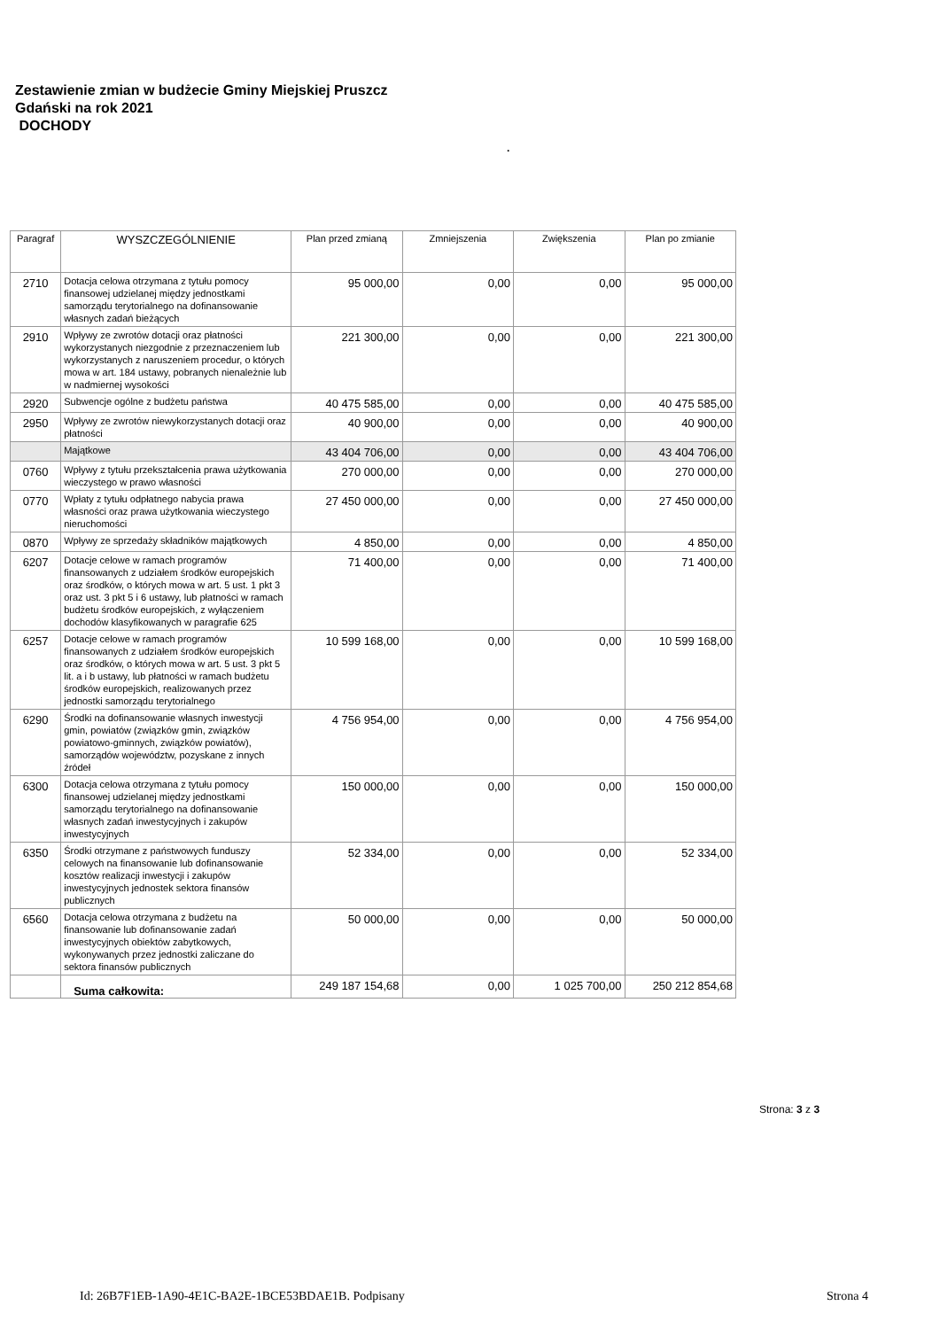Zestawienie zmian w budżecie Gminy Miejskiej Pruszcz
Gdański na rok 2021
DOCHODY
.
| Paragraf | WYSZCZEGÓLNIENIE | Plan przed zmianą | Zmniejszenia | Zwiększenia | Plan po zmianie |
| --- | --- | --- | --- | --- | --- |
| 2710 | Dotacja celowa otrzymana z tytułu pomocy finansowej udzielanej między jednostkami samorządu terytorialnego na dofinansowanie własnych zadań bieżących | 95 000,00 | 0,00 | 0,00 | 95 000,00 |
| 2910 | Wpływy ze zwrotów dotacji oraz płatności wykorzystanych niezgodnie z przeznaczeniem lub wykorzystanych z naruszeniem procedur, o których mowa w art. 184 ustawy, pobranych nienależnie lub w nadmiernej wysokości | 221 300,00 | 0,00 | 0,00 | 221 300,00 |
| 2920 | Subwencje ogólne z budżetu państwa | 40 475 585,00 | 0,00 | 0,00 | 40 475 585,00 |
| 2950 | Wpływy ze zwrotów niewykorzystanych dotacji oraz płatności | 40 900,00 | 0,00 | 0,00 | 40 900,00 |
| | Majątkowe | 43 404 706,00 | 0,00 | 0,00 | 43 404 706,00 |
| 0760 | Wpływy z tytułu przekształcenia prawa użytkowania wieczystego w prawo własności | 270 000,00 | 0,00 | 0,00 | 270 000,00 |
| 0770 | Wpłaty z tytułu odpłatnego nabycia prawa własności oraz prawa użytkowania wieczystego nieruchomości | 27 450 000,00 | 0,00 | 0,00 | 27 450 000,00 |
| 0870 | Wpływy ze sprzedaży składników majątkowych | 4 850,00 | 0,00 | 0,00 | 4 850,00 |
| 6207 | Dotacje celowe w ramach programów finansowanych z udziałem środków europejskich oraz środków, o których mowa w art. 5 ust. 1 pkt 3 oraz ust. 3 pkt 5 i 6 ustawy, lub płatności w ramach budżetu środków europejskich, z wyłączeniem dochodów klasyfikowanych w paragrafie 625 | 71 400,00 | 0,00 | 0,00 | 71 400,00 |
| 6257 | Dotacje celowe w ramach programów finansowanych z udziałem środków europejskich oraz środków, o których mowa w art. 5 ust. 3 pkt 5 lit. a i b ustawy, lub płatności w ramach budżetu środków europejskich, realizowanych przez jednostki samorządu terytorialnego | 10 599 168,00 | 0,00 | 0,00 | 10 599 168,00 |
| 6290 | Środki na dofinansowanie własnych inwestycji gmin, powiatów (związków gmin, związków powiatowo-gminnych, związków powiatów), samorządów województw, pozyskane z innych źródeł | 4 756 954,00 | 0,00 | 0,00 | 4 756 954,00 |
| 6300 | Dotacja celowa otrzymana z tytułu pomocy finansowej udzielanej między jednostkami samorządu terytorialnego na dofinansowanie własnych zadań inwestycyjnych i zakupów inwestycyjnych | 150 000,00 | 0,00 | 0,00 | 150 000,00 |
| 6350 | Środki otrzymane z państwowych funduszy celowych na finansowanie lub dofinansowanie kosztów realizacji inwestycji i zakupów inwestycyjnych jednostek sektora finansów publicznych | 52 334,00 | 0,00 | 0,00 | 52 334,00 |
| 6560 | Dotacja celowa otrzymana z budżetu na finansowanie lub dofinansowanie zadań inwestycyjnych obiektów zabytkowych, wykonywanych przez jednostki zaliczane do sektora finansów publicznych | 50 000,00 | 0,00 | 0,00 | 50 000,00 |
| | Suma całkowita: | 249 187 154,68 | 0,00 | 1 025 700,00 | 250 212 854,68 |
Strona: 3 z 3
Id: 26B7F1EB-1A90-4E1C-BA2E-1BCE53BDAE1B. Podpisany Strona 4